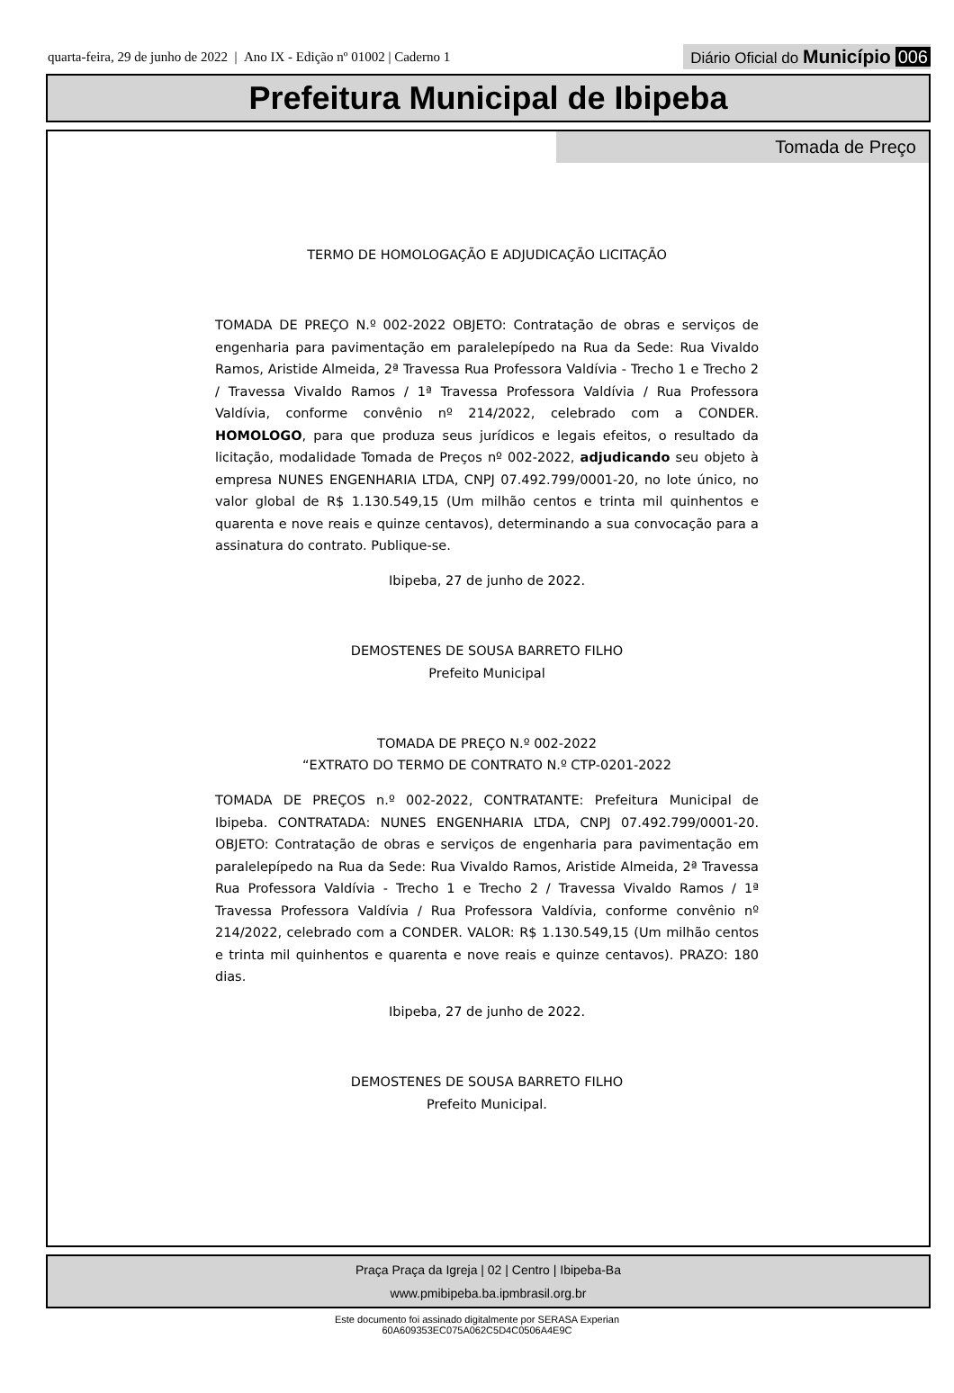quarta-feira, 29 de junho de 2022 | Ano IX - Edição nº 01002 | Caderno 1
Diário Oficial do Município 006
Prefeitura Municipal de Ibipeba
Tomada de Preço
TERMO DE HOMOLOGAÇÃO E ADJUDICAÇÃO LICITAÇÃO
TOMADA DE PREÇO N.º 002-2022 OBJETO: Contratação de obras e serviços de engenharia para pavimentação em paralelepípedo na Rua da Sede: Rua Vivaldo Ramos, Aristide Almeida, 2ª Travessa Rua Professora Valdívia - Trecho 1 e Trecho 2 / Travessa Vivaldo Ramos / 1ª Travessa Professora Valdívia / Rua Professora Valdívia, conforme convênio nº 214/2022, celebrado com a CONDER. HOMOLOGO, para que produza seus jurídicos e legais efeitos, o resultado da licitação, modalidade Tomada de Preços nº 002-2022, adjudicando seu objeto à empresa NUNES ENGENHARIA LTDA, CNPJ 07.492.799/0001-20, no lote único, no valor global de R$ 1.130.549,15 (Um milhão centos e trinta mil quinhentos e quarenta e nove reais e quinze centavos), determinando a sua convocação para a assinatura do contrato. Publique-se.
Ibipeba, 27 de junho de 2022.
DEMOSTENES DE SOUSA BARRETO FILHO
Prefeito Municipal
TOMADA DE PREÇO N.º 002-2022
“EXTRATO DO TERMO DE CONTRATO N.º CTP-0201-2022
TOMADA DE PREÇOS n.º 002-2022, CONTRATANTE: Prefeitura Municipal de Ibipeba. CONTRATADA: NUNES ENGENHARIA LTDA, CNPJ 07.492.799/0001-20. OBJETO: Contratação de obras e serviços de engenharia para pavimentação em paralelepípedo na Rua da Sede: Rua Vivaldo Ramos, Aristide Almeida, 2ª Travessa Rua Professora Valdívia - Trecho 1 e Trecho 2 / Travessa Vivaldo Ramos / 1ª Travessa Professora Valdívia / Rua Professora Valdívia, conforme convênio nº 214/2022, celebrado com a CONDER. VALOR: R$ 1.130.549,15 (Um milhão centos e trinta mil quinhentos e quarenta e nove reais e quinze centavos). PRAZO: 180 dias.
Ibipeba, 27 de junho de 2022.
DEMOSTENES DE SOUSA BARRETO FILHO
Prefeito Municipal.
Praça Praça da Igreja | 02 | Centro | Ibipeba-Ba
www.pmibipeba.ba.ipmbrasil.org.br
Este documento foi assinado digitalmente por SERASA Experian
60A609353EC075A062C5D4C0506A4E9C